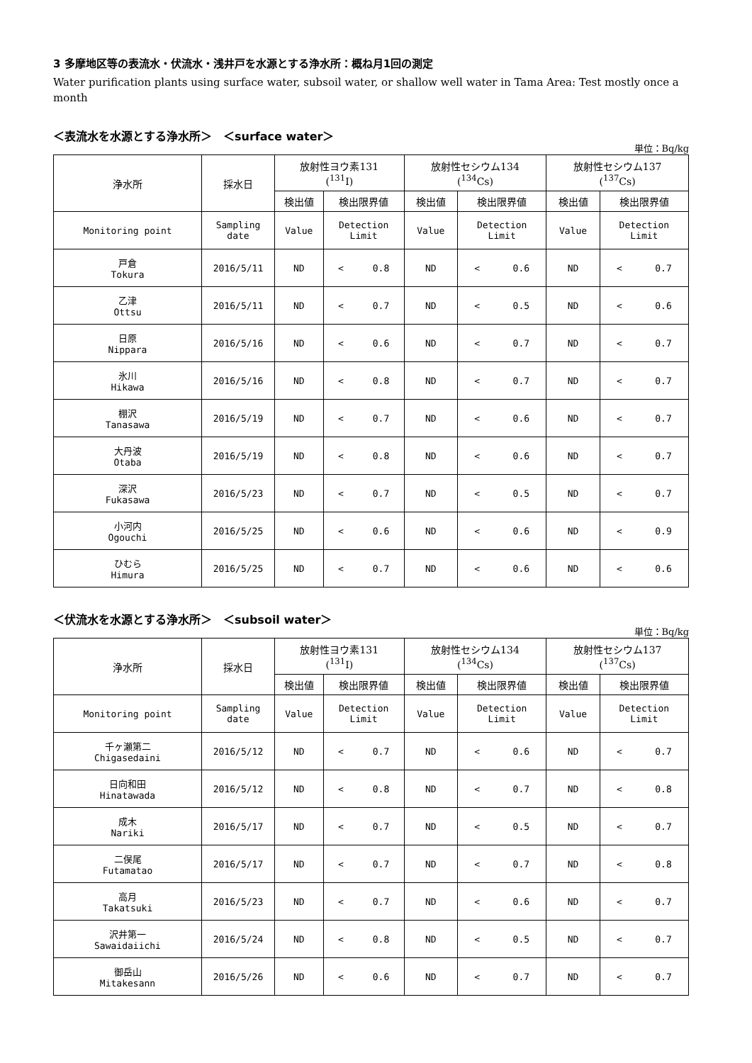3 多摩地区等の表流水・伏流水・浅井戸を水源とする浄水所：概ね月1回の測定
Water purification plants using surface water, subsoil water, or shallow well water in Tama Area: Test mostly once a month
＜表流水を水源とする浄水所＞　＜surface water＞
単位：Bq/kg
| 浄水所 | 採水日 | 放射性ヨウ素131 (<sup>131</sup>I) | | 放射性セシウム134 (<sup>134</sup>Cs) | | 放射性セシウム137 (<sup>137</sup>Cs) | |
| --- | --- | --- | --- | --- | --- | --- | --- |
| | | 検出値 | 検出限界値 | 検出値 | 検出限界値 | 検出値 | 検出限界値 |
| Monitoring point | Sampling date | Value | Detection Limit | Value | Detection Limit | Value | Detection Limit |
| 戸倉 Tokura | 2016/5/11 | ND | < 0.8 | ND | < 0.6 | ND | < 0.7 |
| 乙津 Ottsu | 2016/5/11 | ND | < 0.7 | ND | < 0.5 | ND | < 0.6 |
| 日原 Nippara | 2016/5/16 | ND | < 0.6 | ND | < 0.7 | ND | < 0.7 |
| 氷川 Hikawa | 2016/5/16 | ND | < 0.8 | ND | < 0.7 | ND | < 0.7 |
| 棚沢 Tanasawa | 2016/5/19 | ND | < 0.7 | ND | < 0.6 | ND | < 0.7 |
| 大丹波 Otaba | 2016/5/19 | ND | < 0.8 | ND | < 0.6 | ND | < 0.7 |
| 深沢 Fukasawa | 2016/5/23 | ND | < 0.7 | ND | < 0.5 | ND | < 0.7 |
| 小河内 Ogouchi | 2016/5/25 | ND | < 0.6 | ND | < 0.6 | ND | < 0.9 |
| ひむら Himura | 2016/5/25 | ND | < 0.7 | ND | < 0.6 | ND | < 0.6 |
＜伏流水を水源とする浄水所＞　＜subsoil water＞
単位：Bq/kg
| 浄水所 | 採水日 | 放射性ヨウ素131 (<sup>131</sup>I) | | 放射性セシウム134 (<sup>134</sup>Cs) | | 放射性セシウム137 (<sup>137</sup>Cs) | |
| --- | --- | --- | --- | --- | --- | --- | --- |
| | | 検出値 | 検出限界値 | 検出値 | 検出限界値 | 検出値 | 検出限界値 |
| Monitoring point | Sampling date | Value | Detection Limit | Value | Detection Limit | Value | Detection Limit |
| 千ヶ瀬第二 Chigasedaini | 2016/5/12 | ND | < 0.7 | ND | < 0.6 | ND | < 0.7 |
| 日向和田 Hinatawada | 2016/5/12 | ND | < 0.8 | ND | < 0.7 | ND | < 0.8 |
| 成木 Nariki | 2016/5/17 | ND | < 0.7 | ND | < 0.5 | ND | < 0.7 |
| 二俣尾 Futamatao | 2016/5/17 | ND | < 0.7 | ND | < 0.7 | ND | < 0.8 |
| 高月 Takatsuki | 2016/5/23 | ND | < 0.7 | ND | < 0.6 | ND | < 0.7 |
| 沢井第一 Sawaidaiichi | 2016/5/24 | ND | < 0.8 | ND | < 0.5 | ND | < 0.7 |
| 御岳山 Mitakesann | 2016/5/26 | ND | < 0.6 | ND | < 0.7 | ND | < 0.7 |